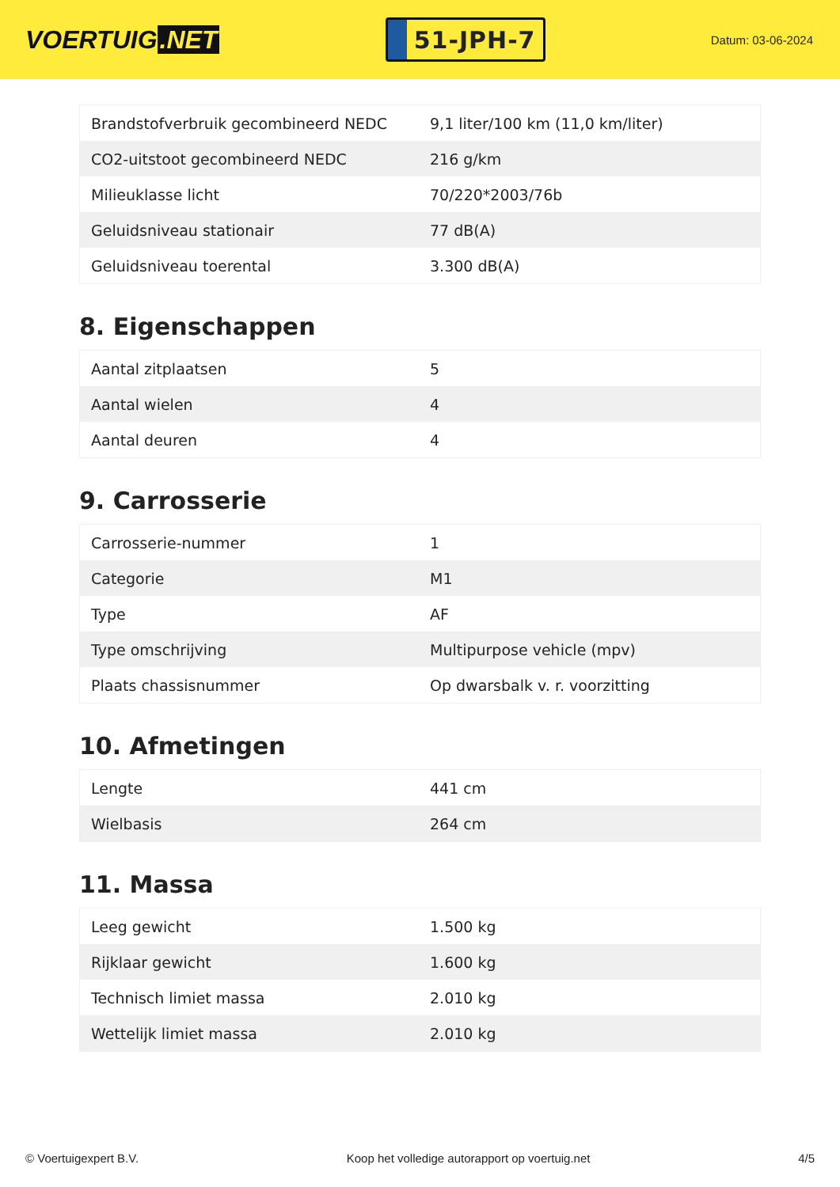VOERTUIG.NET
51-JPH-7
Datum: 03-06-2024
| Brandstofverbruik gecombineerd NEDC | 9,1 liter/100 km (11,0 km/liter) |
| CO2-uitstoot gecombineerd NEDC | 216 g/km |
| Milieuklasse licht | 70/220*2003/76b |
| Geluidsniveau stationair | 77 dB(A) |
| Geluidsniveau toerental | 3.300 dB(A) |
8. Eigenschappen
| Aantal zitplaatsen | 5 |
| Aantal wielen | 4 |
| Aantal deuren | 4 |
9. Carrosserie
| Carrosserie-nummer | 1 |
| Categorie | M1 |
| Type | AF |
| Type omschrijving | Multipurpose vehicle (mpv) |
| Plaats chassisnummer | Op dwarsbalk v. r. voorzitting |
10. Afmetingen
| Lengte | 441 cm |
| Wielbasis | 264 cm |
11. Massa
| Leeg gewicht | 1.500 kg |
| Rijklaar gewicht | 1.600 kg |
| Technisch limiet massa | 2.010 kg |
| Wettelijk limiet massa | 2.010 kg |
© Voertuigexpert B.V. Koop het volledige autorapport op voertuig.net 4/5